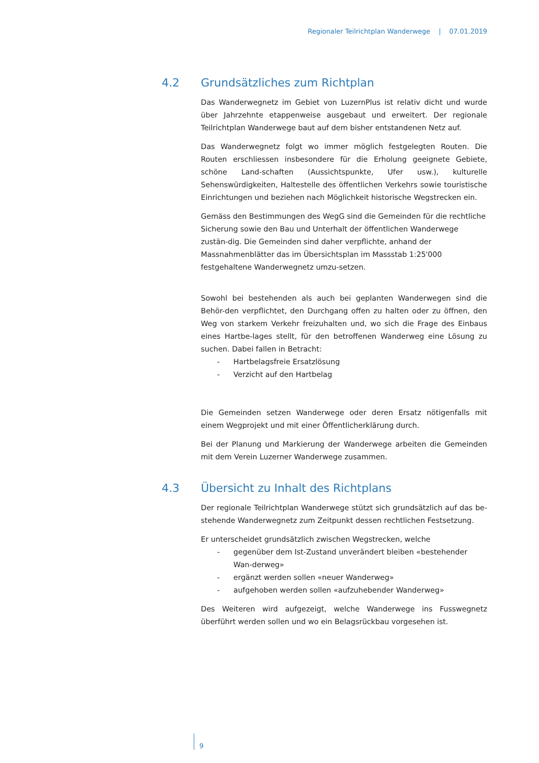Regionaler Teilrichtplan Wanderwege | 07.01.2019
4.2 Grundsätzliches zum Richtplan
Das Wanderwegnetz im Gebiet von LuzernPlus ist relativ dicht und wurde über Jahrzehnte etappenweise ausgebaut und erweitert. Der regionale Teilrichtplan Wanderwege baut auf dem bisher entstandenen Netz auf.
Das Wanderwegnetz folgt wo immer möglich festgelegten Routen. Die Routen erschliessen insbesondere für die Erholung geeignete Gebiete, schöne Land-schaften (Aussichtspunkte, Ufer usw.), kulturelle Sehenswürdigkeiten, Haltestelle des öffentlichen Verkehrs sowie touristische Einrichtungen und beziehen nach Möglichkeit historische Wegstrecken ein.
Gemäss den Bestimmungen des WegG sind die Gemeinden für die rechtliche Sicherung sowie den Bau und Unterhalt der öffentlichen Wanderwege zustän-dig. Die Gemeinden sind daher verpflichte, anhand der Massnahmenblätter das im Übersichtsplan im Massstab 1:25'000 festgehaltene Wanderwegnetz umzu-setzen.
Sowohl bei bestehenden als auch bei geplanten Wanderwegen sind die Behör-den verpflichtet, den Durchgang offen zu halten oder zu öffnen, den Weg von starkem Verkehr freizuhalten und, wo sich die Frage des Einbaus eines Hartbe-lages stellt, für den betroffenen Wanderweg eine Lösung zu suchen. Dabei fallen in Betracht:
- Hartbelagsfreie Ersatzlösung
- Verzicht auf den Hartbelag
Die Gemeinden setzen Wanderwege oder deren Ersatz nötigenfalls mit einem Wegprojekt und mit einer Öffentlicherklärung durch.
Bei der Planung und Markierung der Wanderwege arbeiten die Gemeinden mit dem Verein Luzerner Wanderwege zusammen.
4.3 Übersicht zu Inhalt des Richtplans
Der regionale Teilrichtplan Wanderwege stützt sich grundsätzlich auf das be-stehende Wanderwegnetz zum Zeitpunkt dessen rechtlichen Festsetzung.
Er unterscheidet grundsätzlich zwischen Wegstrecken, welche
- gegenüber dem Ist-Zustand unverändert bleiben «bestehender Wan-derweg»
- ergänzt werden sollen «neuer Wanderweg»
- aufgehoben werden sollen «aufzuhebender Wanderweg»
Des Weiteren wird aufgezeigt, welche Wanderwege ins Fusswegnetz überführt werden sollen und wo ein Belagsrückbau vorgesehen ist.
9